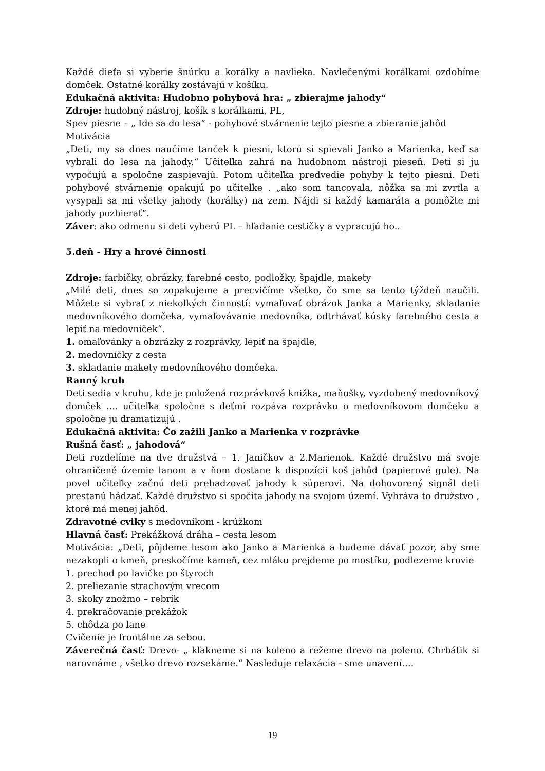Každé dieťa si vyberie šnúrku a korálky a navlieka. Navlečenými korálkami ozdobíme domček. Ostatné korálky zostávajú v košíku.
Edukačná aktivita: Hudobno pohybová hra: „ zbierajme jahody“
Zdroje: hudobný nástroj, košík s korálkami, PL,
Spev piesne – „ Ide sa do lesa“ - pohybové stvárnenie tejto piesne a zbieranie jahôd
Motivácia
„Deti, my sa dnes naučíme tanček k piesni, ktorú si spievali Janko a Marienka, keď sa vybrali do lesa na jahody.“ Učiteľka zahrá na hudobnom nástroji pieseň. Deti si ju vypočujú a spoločne zaspievajú. Potom učiteľka predvedie pohyby k tejto piesni. Deti pohybové stvárnenie opakujú po učiteľke . „ako som tancovala, nôžka sa mi zvrtla a vysypali sa mi všetky jahody (korálky) na zem. Nájdi si každý kamaráta a pomôžte mi jahody pozbierať“.
Záver: ako odmenu si deti vyberú PL – hľadanie cestičky a vypracujú ho..
5.deň - Hry a hrové činnosti
Zdroje: farbičky, obrázky, farebné cesto, podložky, špajdle, makety
„Milé deti, dnes so zopakujeme a precvičíme všetko, čo sme sa tento týždeň naučili. Môžete si vybrať z niekoľkých činností: vymaľovať obrázok Janka a Marienky, skladanie medovníkového domčeka, vymaľovávanie medovníka, odtrhávať kúsky farebného cesta a lepiť na medovníček“.
1. omaľovánky a obzrázky z rozprávky, lepiť na špajdle,
2. medovníčky z cesta
3. skladanie makety medovníkového domčeka.
Ranný kruh
Deti sedia v kruhu, kde je položená rozprávková knižka, maňušky, vyzdobený medovníkový domček .... učiteľka spoločne s deťmi rozpáva rozprávku o medovníkovom domčeku a spoločne ju dramatizujú .
Edukačná aktivita: Čo zažili Janko a Marienka v rozprávke
Rušná časť: „ jahodová“
Deti rozdelíme na dve družstvá – 1. Janičkov a 2.Marienok. Každé družstvo má svoje ohraničené územie lanom a v ňom dostane k dispozícii koš jahôd (papierové gule). Na povel učiteľky začnú deti prehadzovať jahody k súperovi. Na dohovorený signál deti prestanú hádzať. Každé družstvo si spočíta jahody na svojom území. Vyhráva to družstvo , ktoré má menej jahôd.
Zdravotné cviky s medovníkom - krúžkom
Hlavná časť: Prekážková dráha – cesta lesom
Motivácia: „Deti, pôjdeme lesom ako Janko a Marienka a budeme dávať pozor, aby sme nezakopli o kmeň, preskočíme kameň, cez mláku prejdeme po mostíku, podlezeme krovie
1. prechod po lavičke po štyroch
2. preliezanie strachovým vrecom
3. skoky znožmo – rebrík
4. prekračovanie prekážok
5. chôdza po lane
Cvičenie je frontálne za sebou.
Záverečná časť: Drevo- „ kľakneme si na koleno a režeme drevo na poleno. Chrbátik si narovnáme , všetko drevo rozsekáme.“ Nasleduje relaxácia - sme unavení….
19